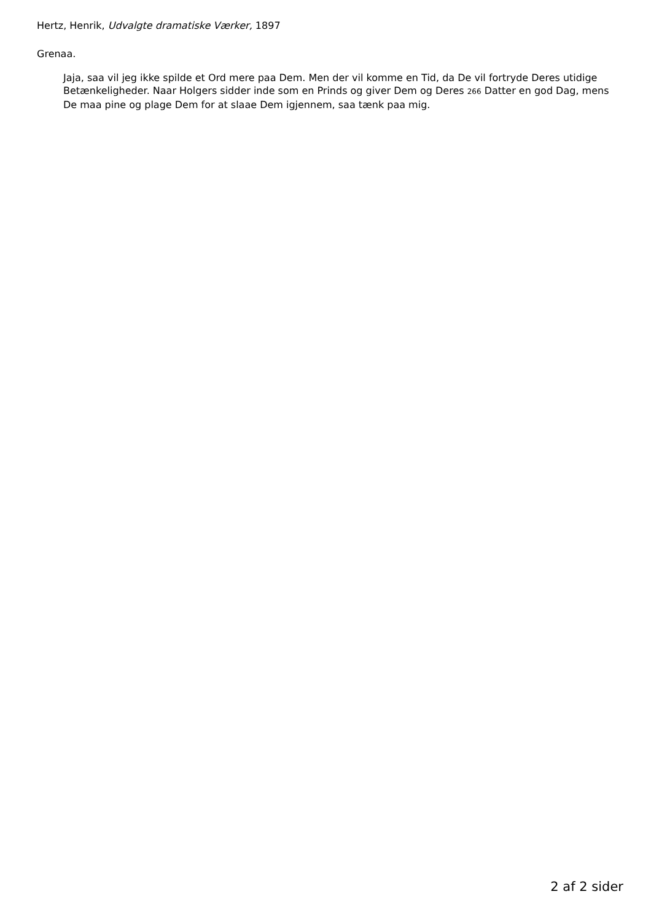Hertz, Henrik, Udvalgte dramatiske Værker, 1897
Grenaa.
Jaja, saa vil jeg ikke spilde et Ord mere paa Dem. Men der vil komme en Tid, da De vil fortryde Deres utidige Betænkeligheder. Naar Holgers sidder inde som en Prinds og giver Dem og Deres 266 Datter en god Dag, mens De maa pine og plage Dem for at slaae Dem igjennem, saa tænk paa mig.
2 af 2 sider